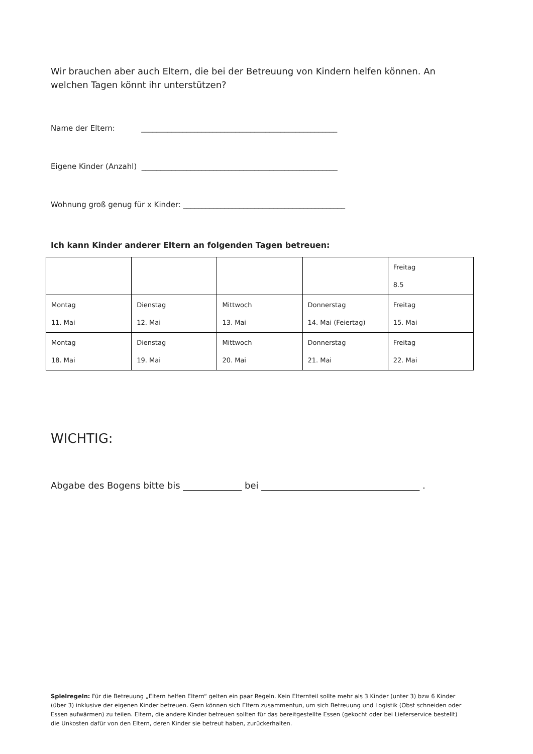Wir brauchen aber auch Eltern, die bei der Betreuung von Kindern helfen können. An welchen Tagen könnt ihr unterstützen?
Name der Eltern: ____________________________________________________
Eigene Kinder (Anzahl) ____________________________________________________
Wohnung groß genug für x Kinder: ___________________________________________
Ich kann Kinder anderer Eltern an folgenden Tagen betreuen:
| | | | | Freitag 8.5 |
| Montag 11. Mai | Dienstag 12. Mai | Mittwoch 13. Mai | Donnerstag 14. Mai (Feiertag) | Freitag 15. Mai |
| Montag 18. Mai | Dienstag 19. Mai | Mittwoch 20. Mai | Donnerstag 21. Mai | Freitag 22. Mai |
WICHTIG:
Abgabe des Bogens bitte bis _____________ bei ___________________________________ .
Spielregeln: Für die Betreuung „Eltern helfen Eltern“ gelten ein paar Regeln. Kein Elternteil sollte mehr als 3 Kinder (unter 3) bzw 6 Kinder (über 3) inklusive der eigenen Kinder betreuen. Gern können sich Eltern zusammentun, um sich Betreuung und Logistik (Obst schneiden oder Essen aufwärmen) zu teilen. Eltern, die andere Kinder betreuen sollten für das bereitgestellte Essen (gekocht oder bei Lieferservice bestellt) die Unkosten dafür von den Eltern, deren Kinder sie betreut haben, zurückerhalten.